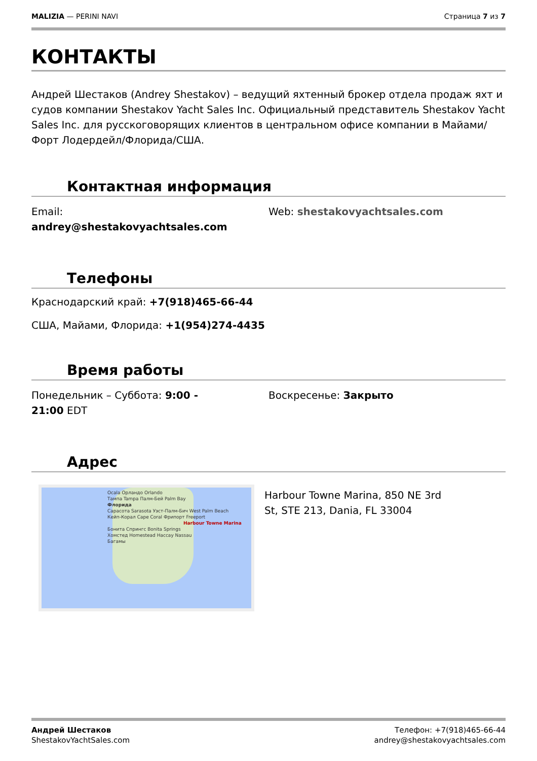MALIZIA — PERINI NAVI Страница 7 из 7
КОНТАКТЫ
Андрей Шестаков (Andrey Shestakov) – ведущий яхтенный брокер отдела продаж яхт и судов компании Shestakov Yacht Sales Inc. Официальный представитель Shestakov Yacht Sales Inc. для русскоговорящих клиентов в центральном офисе компании в Майами/Форт Лодердейл/Флорида/США.
Контактная информация
Email:
andrey@shestakovyachtsales.com
Web: shestakovyachtsales.com
Телефоны
Краснодарский край: +7(918)465-66-44
США, Майами, Флорида: +1(954)274-4435
Время работы
Понедельник – Суббота: 9:00 -
21:00 EDT
Воскресенье: Закрыто
Адрес
Ocala Орландо Orlando
Тампа Tampa Палм-Бей Palm Bay
Флорида
Сарасота Sarasota Уэст-Палм-Бич West Palm Beach
Кейп-Корал Cape Coral Фрипорт Freeport
Harbour Towne Marina
Бонита Спрингс Bonita Springs
Хомстед Homestead Нассау Nassau
Багамы
Harbour Towne Marina, 850 NE 3rd
St, STE 213, Dania, FL 33004
Андрей Шестаков
ShestakovYachtSales.com
Телефон: +7(918)465-66-44
andrey@shestakovyachtsales.com